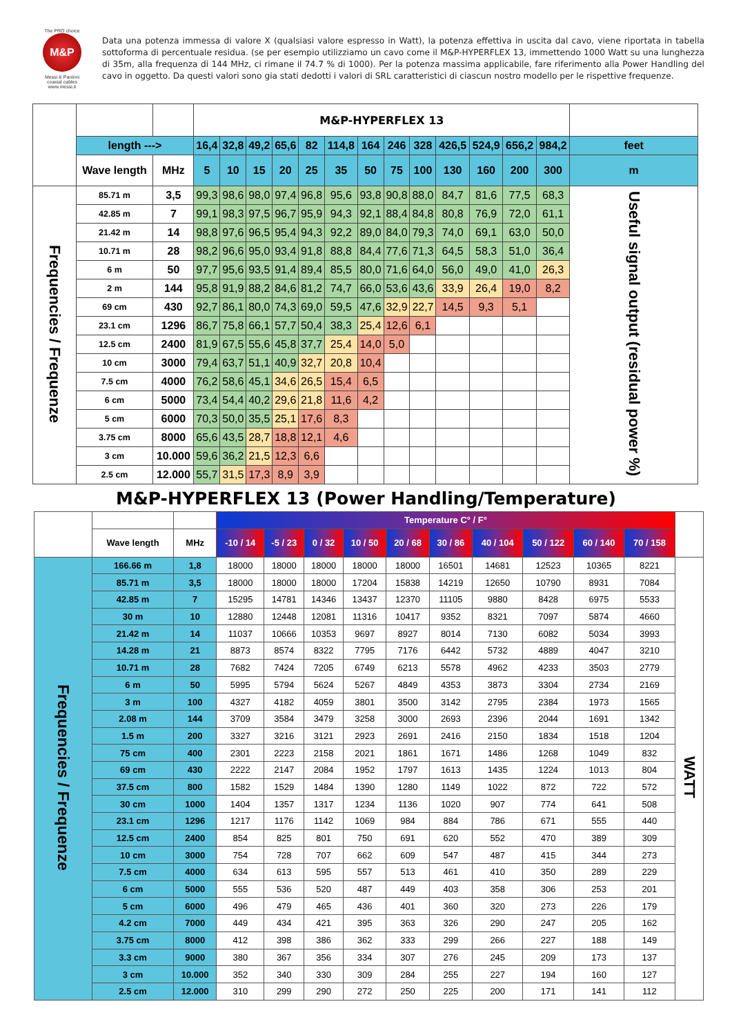The PRO choice
M&P
Messi & Paoloni coaxial cables www.messi.it
Data una potenza immessa di valore X (qualsiasi valore espresso in Watt), la potenza effettiva in uscita dal cavo, viene riportata in tabella sottoforma di percentuale residua. (se per esempio utilizziamo un cavo come il M&P-HYPERFLEX 13, immettendo 1000 Watt su una lunghezza di 35m, alla frequenza di 144 MHz, ci rimane il 74.7 % di 1000). Per la potenza massima applicabile, fare riferimento alla Power Handling del cavo in oggetto. Da questi valori sono gia stati dedotti i valori di SRL caratteristici di ciascun nostro modello per le rispettive frequenze.
| | | | M&P-HYPERFLEX 13 | | | | | | | | | | | | | |
| | length ---> | | 16,4 | 32,8 | 49,2 | 65,6 | 82 | 114,8 | 164 | 246 | 328 | 426,5 | 524,9 | 656,2 | 984,2 | feet |
| | Wave length | MHz | 5 | 10 | 15 | 20 | 25 | 35 | 50 | 75 | 100 | 130 | 160 | 200 | 300 | m |
| Frequencies / Frequenze | 85.71 m | 3,5 | 99,3 | 98,6 | 98,0 | 97,4 | 96,8 | 95,6 | 93,8 | 90,8 | 88,0 | 84,7 | 81,6 | 77,5 | 68,3 | Useful signal output (residual power %) |
| | 42.85 m | 7 | 99,1 | 98,3 | 97,5 | 96,7 | 95,9 | 94,3 | 92,1 | 88,4 | 84,8 | 80,8 | 76,9 | 72,0 | 61,1 | |
| | 21.42 m | 14 | 98,8 | 97,6 | 96,5 | 95,4 | 94,3 | 92,2 | 89,0 | 84,0 | 79,3 | 74,0 | 69,1 | 63,0 | 50,0 | |
| | 10.71 m | 28 | 98,2 | 96,6 | 95,0 | 93,4 | 91,8 | 88,8 | 84,4 | 77,6 | 71,3 | 64,5 | 58,3 | 51,0 | 36,4 | |
| | 6 m | 50 | 97,7 | 95,6 | 93,5 | 91,4 | 89,4 | 85,5 | 80,0 | 71,6 | 64,0 | 56,0 | 49,0 | 41,0 | 26,3 | |
| | 2 m | 144 | 95,8 | 91,9 | 88,2 | 84,6 | 81,2 | 74,7 | 66,0 | 53,6 | 43,6 | 33,9 | 26,4 | 19,0 | 8,2 | |
| | 69 cm | 430 | 92,7 | 86,1 | 80,0 | 74,3 | 69,0 | 59,5 | 47,6 | 32,9 | 22,7 | 14,5 | 9,3 | 5,1 | | |
| | 23.1 cm | 1296 | 86,7 | 75,8 | 66,1 | 57,7 | 50,4 | 38,3 | 25,4 | 12,6 | 6,1 | | | | | |
| | 12.5 cm | 2400 | 81,9 | 67,5 | 55,6 | 45,8 | 37,7 | 25,4 | 14,0 | 5,0 | | | | | | |
| | 10 cm | 3000 | 79,4 | 63,7 | 51,1 | 40,9 | 32,7 | 20,8 | 10,4 | | | | | | | |
| | 7.5 cm | 4000 | 76,2 | 58,6 | 45,1 | 34,6 | 26,5 | 15,4 | 6,5 | | | | | | | |
| | 6 cm | 5000 | 73,4 | 54,4 | 40,2 | 29,6 | 21,8 | 11,6 | 4,2 | | | | | | | |
| | 5 cm | 6000 | 70,3 | 50,0 | 35,5 | 25,1 | 17,6 | 8,3 | | | | | | | | |
| | 3.75 cm | 8000 | 65,6 | 43,5 | 28,7 | 18,8 | 12,1 | 4,6 | | | | | | | | |
| | 3 cm | 10.000 | 59,6 | 36,2 | 21,5 | 12,3 | 6,6 | | | | | | | | | |
| | 2.5 cm | 12.000 | 55,7 | 31,5 | 17,3 | 8,9 | 3,9 | | | | | | | | | |
M&P-HYPERFLEX 13 (Power Handling/Temperature)
| | | | Temperature C° / F° | | | | | | | | | | |
| | Wave length | MHz | -10 / 14 | -5 / 23 | 0 / 32 | 10 / 50 | 20 / 68 | 30 / 86 | 40 / 104 | 50 / 122 | 60 / 140 | 70 / 158 | |
| Frequencies / Frequenze | 166.66 m | 1,8 | 18000 | 18000 | 18000 | 18000 | 18000 | 16501 | 14681 | 12523 | 10365 | 8221 | WATT |
| | 85.71 m | 3,5 | 18000 | 18000 | 18000 | 17204 | 15838 | 14219 | 12650 | 10790 | 8931 | 7084 | |
| | 42.85 m | 7 | 15295 | 14781 | 14346 | 13437 | 12370 | 11105 | 9880 | 8428 | 6975 | 5533 | |
| | 30 m | 10 | 12880 | 12448 | 12081 | 11316 | 10417 | 9352 | 8321 | 7097 | 5874 | 4660 | |
| | 21.42 m | 14 | 11037 | 10666 | 10353 | 9697 | 8927 | 8014 | 7130 | 6082 | 5034 | 3993 | |
| | 14.28 m | 21 | 8873 | 8574 | 8322 | 7795 | 7176 | 6442 | 5732 | 4889 | 4047 | 3210 | |
| | 10.71 m | 28 | 7682 | 7424 | 7205 | 6749 | 6213 | 5578 | 4962 | 4233 | 3503 | 2779 | |
| | 6 m | 50 | 5995 | 5794 | 5624 | 5267 | 4849 | 4353 | 3873 | 3304 | 2734 | 2169 | |
| | 3 m | 100 | 4327 | 4182 | 4059 | 3801 | 3500 | 3142 | 2795 | 2384 | 1973 | 1565 | |
| | 2.08 m | 144 | 3709 | 3584 | 3479 | 3258 | 3000 | 2693 | 2396 | 2044 | 1691 | 1342 | |
| | 1.5 m | 200 | 3327 | 3216 | 3121 | 2923 | 2691 | 2416 | 2150 | 1834 | 1518 | 1204 | |
| | 75 cm | 400 | 2301 | 2223 | 2158 | 2021 | 1861 | 1671 | 1486 | 1268 | 1049 | 832 | |
| | 69 cm | 430 | 2222 | 2147 | 2084 | 1952 | 1797 | 1613 | 1435 | 1224 | 1013 | 804 | |
| | 37.5 cm | 800 | 1582 | 1529 | 1484 | 1390 | 1280 | 1149 | 1022 | 872 | 722 | 572 | |
| | 30 cm | 1000 | 1404 | 1357 | 1317 | 1234 | 1136 | 1020 | 907 | 774 | 641 | 508 | |
| | 23.1 cm | 1296 | 1217 | 1176 | 1142 | 1069 | 984 | 884 | 786 | 671 | 555 | 440 | |
| | 12.5 cm | 2400 | 854 | 825 | 801 | 750 | 691 | 620 | 552 | 470 | 389 | 309 | |
| | 10 cm | 3000 | 754 | 728 | 707 | 662 | 609 | 547 | 487 | 415 | 344 | 273 | |
| | 7.5 cm | 4000 | 634 | 613 | 595 | 557 | 513 | 461 | 410 | 350 | 289 | 229 | |
| | 6 cm | 5000 | 555 | 536 | 520 | 487 | 449 | 403 | 358 | 306 | 253 | 201 | |
| | 5 cm | 6000 | 496 | 479 | 465 | 436 | 401 | 360 | 320 | 273 | 226 | 179 | |
| | 4.2 cm | 7000 | 449 | 434 | 421 | 395 | 363 | 326 | 290 | 247 | 205 | 162 | |
| | 3.75 cm | 8000 | 412 | 398 | 386 | 362 | 333 | 299 | 266 | 227 | 188 | 149 | |
| | 3.3 cm | 9000 | 380 | 367 | 356 | 334 | 307 | 276 | 245 | 209 | 173 | 137 | |
| | 3 cm | 10.000 | 352 | 340 | 330 | 309 | 284 | 255 | 227 | 194 | 160 | 127 | |
| | 2.5 cm | 12.000 | 310 | 299 | 290 | 272 | 250 | 225 | 200 | 171 | 141 | 112 | |